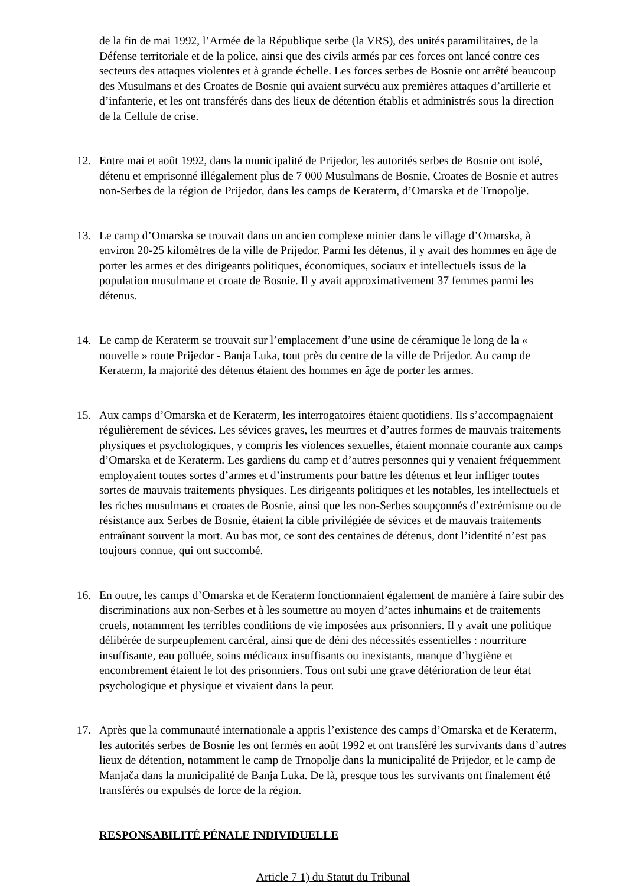de la fin de mai 1992, l’Armée de la République serbe (la VRS), des unités paramilitaires, de la Défense territoriale et de la police, ainsi que des civils armés par ces forces ont lancé contre ces secteurs des attaques violentes et à grande échelle. Les forces serbes de Bosnie ont arrêté beaucoup des Musulmans et des Croates de Bosnie qui avaient survécu aux premières attaques d’artillerie et d’infanterie, et les ont transférés dans des lieux de détention établis et administrés sous la direction de la Cellule de crise.
12. Entre mai et août 1992, dans la municipalité de Prijedor, les autorités serbes de Bosnie ont isolé, détenu et emprisonné illégalement plus de 7 000 Musulmans de Bosnie, Croates de Bosnie et autres non-Serbes de la région de Prijedor, dans les camps de Keraterm, d’Omarska et de Trnopolje.
13. Le camp d’Omarska se trouvait dans un ancien complexe minier dans le village d’Omarska, à environ 20-25 kilomètres de la ville de Prijedor. Parmi les détenus, il y avait des hommes en âge de porter les armes et des dirigeants politiques, économiques, sociaux et intellectuels issus de la population musulmane et croate de Bosnie. Il y avait approximativement 37 femmes parmi les détenus.
14. Le camp de Keraterm se trouvait sur l’emplacement d’une usine de céramique le long de la « nouvelle » route Prijedor - Banja Luka, tout près du centre de la ville de Prijedor. Au camp de Keraterm, la majorité des détenus étaient des hommes en âge de porter les armes.
15. Aux camps d’Omarska et de Keraterm, les interrogatoires étaient quotidiens. Ils s’accompagnaient régulièrement de sévices. Les sévices graves, les meurtres et d’autres formes de mauvais traitements physiques et psychologiques, y compris les violences sexuelles, étaient monnaie courante aux camps d’Omarska et de Keraterm. Les gardiens du camp et d’autres personnes qui y venaient fréquemment employaient toutes sortes d’armes et d’instruments pour battre les détenus et leur infliger toutes sortes de mauvais traitements physiques. Les dirigeants politiques et les notables, les intellectuels et les riches musulmans et croates de Bosnie, ainsi que les non-Serbes soupçonnés d’extrémisme ou de résistance aux Serbes de Bosnie, étaient la cible privilégiée de sévices et de mauvais traitements entraînant souvent la mort. Au bas mot, ce sont des centaines de détenus, dont l’identité n’est pas toujours connue, qui ont succombé.
16. En outre, les camps d’Omarska et de Keraterm fonctionnaient également de manière à faire subir des discriminations aux non-Serbes et à les soumettre au moyen d’actes inhumains et de traitements cruels, notamment les terribles conditions de vie imposées aux prisonniers. Il y avait une politique délibérée de surpeuplement carcéral, ainsi que de déni des nécessités essentielles : nourriture insuffisante, eau polluée, soins médicaux insuffisants ou inexistants, manque d’hygiène et encombrement étaient le lot des prisonniers. Tous ont subi une grave détérioration de leur état psychologique et physique et vivaient dans la peur.
17. Après que la communauté internationale a appris l’existence des camps d’Omarska et de Keraterm, les autorités serbes de Bosnie les ont fermés en août 1992 et ont transféré les survivants dans d’autres lieux de détention, notamment le camp de Trnopolje dans la municipalité de Prijedor, et le camp de Manjača dans la municipalité de Banja Luka. De là, presque tous les survivants ont finalement été transférés ou expulsés de force de la région.
RESPONSABILITÉ PÉNALE INDIVIDUELLE
Article 7 1) du Statut du Tribunal